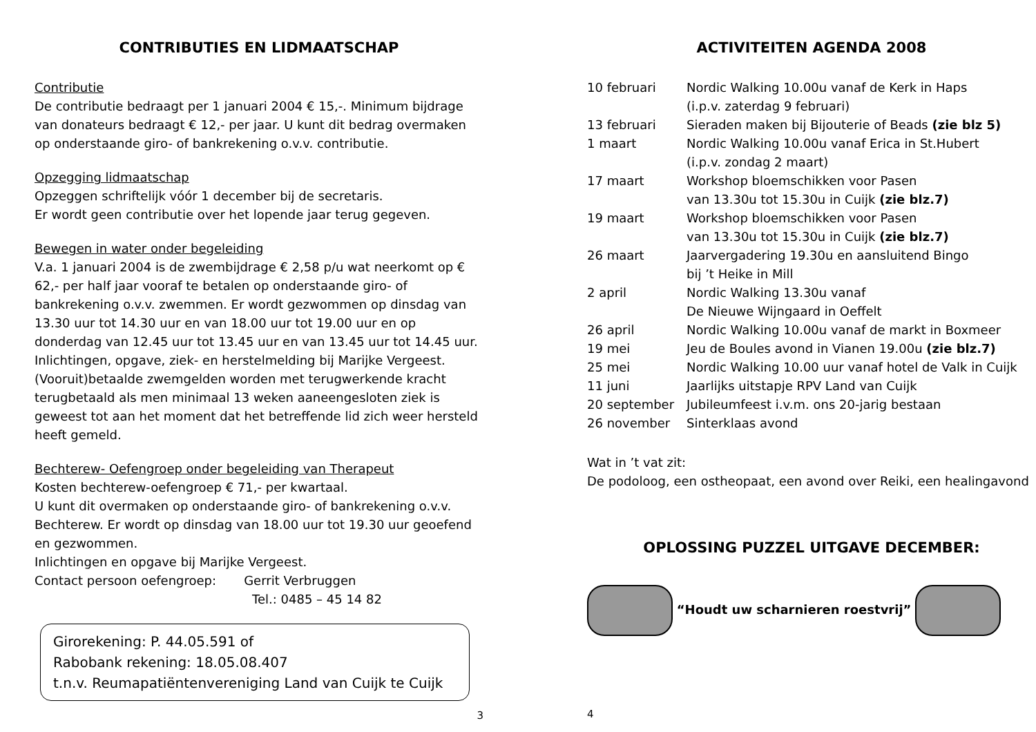CONTRIBUTIES EN LIDMAATSCHAP
Contributie
De contributie bedraagt per 1 januari 2004 € 15,-. Minimum bijdrage van donateurs bedraagt € 12,- per jaar. U kunt dit bedrag overmaken op onderstaande giro- of bankrekening o.v.v. contributie.
Opzegging lidmaatschap
Opzeggen schriftelijk vóór 1 december bij de secretaris.
Er wordt geen contributie over het lopende jaar terug gegeven.
Bewegen in water onder begeleiding
V.a. 1 januari 2004 is de zwembijdrage € 2,58 p/u wat neerkomt op € 62,- per half jaar vooraf te betalen op onderstaande giro- of bankrekening o.v.v. zwemmen. Er wordt gezwommen op dinsdag van 13.30 uur tot 14.30 uur en van 18.00 uur tot 19.00 uur en op donderdag van 12.45 uur tot 13.45 uur en van 13.45 uur tot 14.45 uur. Inlichtingen, opgave, ziek- en herstelmelding bij Marijke Vergeest. (Vooruit)betaalde zwemgelden worden met terugwerkende kracht terugbetaald als men minimaal 13 weken aaneengesloten ziek is geweest tot aan het moment dat het betreffende lid zich weer hersteld heeft gemeld.
Bechterew- Oefengroep onder begeleiding van Therapeut
Kosten bechterew-oefengroep € 71,- per kwartaal.
U kunt dit overmaken op onderstaande giro- of bankrekening o.v.v. Bechterew. Er wordt op dinsdag van 18.00 uur tot 19.30 uur geoefend en gezwommen.
Inlichtingen en opgave bij Marijke Vergeest.
Contact persoon oefengroep: Gerrit Verbruggen
Tel.: 0485 – 45 14 82
Girorekening: P. 44.05.591 of
Rabobank rekening: 18.05.08.407
t.n.v. Reumapatiëntenvereniging Land van Cuijk te Cuijk
3
ACTIVITEITEN AGENDA 2008
| 10 februari | Nordic Walking 10.00u vanaf de Kerk in Haps (i.p.v. zaterdag 9 februari) |
| 13 februari | Sieraden maken bij Bijouterie of Beads (zie blz 5) |
| 1 maart | Nordic Walking 10.00u vanaf Erica in St.Hubert (i.p.v. zondag 2 maart) |
| 17 maart | Workshop bloemschikken voor Pasen van 13.30u tot 15.30u in Cuijk (zie blz.7) |
| 19 maart | Workshop bloemschikken voor Pasen van 13.30u tot 15.30u in Cuijk (zie blz.7) |
| 26 maart | Jaarvergadering 19.30u en aansluitend Bingo bij ’t Heike in Mill |
| 2 april | Nordic Walking 13.30u vanaf De Nieuwe Wijngaard in Oeffelt |
| 26 april | Nordic Walking 10.00u vanaf de markt in Boxmeer |
| 19 mei | Jeu de Boules avond in Vianen 19.00u (zie blz.7) |
| 25 mei | Nordic Walking 10.00 uur vanaf hotel de Valk in Cuijk |
| 11 juni | Jaarlijks uitstapje RPV Land van Cuijk |
| 20 september | Jubileumfeest i.v.m. ons 20-jarig bestaan |
| 26 november | Sinterklaas avond |
Wat in ’t vat zit:
De podoloog, een ostheopaat, een avond over Reiki, een healingavond
OPLOSSING PUZZEL UITGAVE DECEMBER:
“Houdt uw scharnieren roestvrij”
4